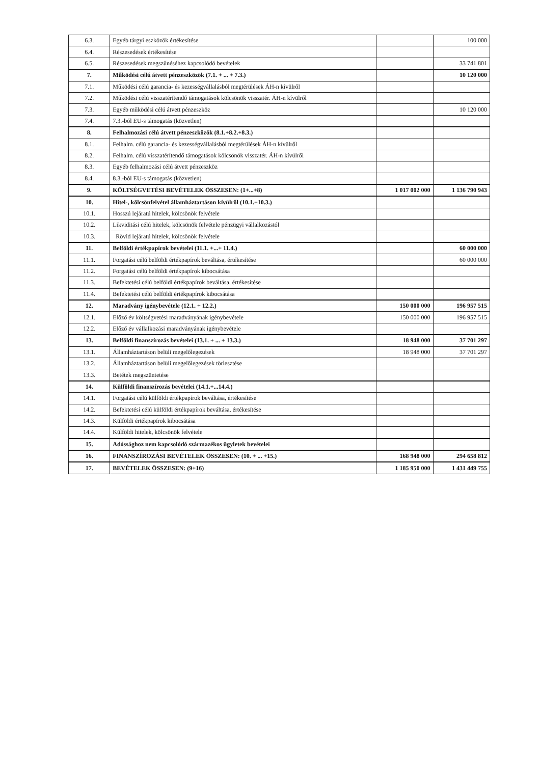| 6.3. | Egyéb tárgyi eszközök értékesítése | | 100 000 |
| 6.4. | Részesedések értékesítése | | |
| 6.5. | Részesedések megszűnéséhez kapcsolódó bevételek | | 33 741 801 |
| 7. | Működési célú átvett pénzeszközök (7.1. + ... + 7.3.) | | 10 120 000 |
| 7.1. | Működési célú garancia- és kezességvállalásból megtérülések ÁH-n kívülről | | |
| 7.2. | Működési célú visszatérítendő támogatások kölcsönök visszatér. ÁH-n kívülről | | |
| 7.3. | Egyéb működési célú átvett pénzeszköz | | 10 120 000 |
| 7.4. | 7.3.-ból EU-s támogatás (közvetlen) | | |
| 8. | Felhalmozási célú átvett pénzeszközök (8.1.+8.2.+8.3.) | | |
| 8.1. | Felhalm. célú garancia- és kezességvállalásból megtérülések ÁH-n kívülről | | |
| 8.2. | Felhalm. célú visszatérítendő támogatások kölcsönök visszatér. ÁH-n kívülről | | |
| 8.3. | Egyéb felhalmozási célú átvett pénzeszköz | | |
| 8.4. | 8.3.-ból EU-s támogatás (közvetlen) | | |
| 9. | KÖLTSÉGVETÉSI BEVÉTELEK ÖSSZESEN: (1+...+8) | 1 017 002 000 | 1 136 790 943 |
| 10. | Hitel-, kölcsönfelvétel államháztartáson kívülről (10.1.+10.3.) | | |
| 10.1. | Hosszú lejáratú hitelek, kölcsönök felvétele | | |
| 10.2. | Likviditási célú hitelek, kölcsönök felvétele pénzügyi vállalkozástól | | |
| 10.3. | Rövid lejáratú hitelek, kölcsönök felvétele | | |
| 11. | Belföldi értékpapírok bevételei (11.1. +...+ 11.4.) | | 60 000 000 |
| 11.1. | Forgatási célú belföldi értékpapírok beváltása, értékesítése | | 60 000 000 |
| 11.2. | Forgatási célú belföldi értékpapírok kibocsátása | | |
| 11.3. | Befektetési célú belföldi értékpapírok beváltása, értékesítése | | |
| 11.4. | Befektetési célú belföldi értékpapírok kibocsátása | | |
| 12. | Maradvány igénybevétele (12.1. + 12.2.) | 150 000 000 | 196 957 515 |
| 12.1. | Előző év költségvetési maradványának igénybevétele | 150 000 000 | 196 957 515 |
| 12.2. | Előző év vállalkozási maradványának igénybevétele | | |
| 13. | Belföldi finanszírozás bevételei (13.1. + ... + 13.3.) | 18 948 000 | 37 701 297 |
| 13.1. | Államháztartáson belüli megelőlegezések | 18 948 000 | 37 701 297 |
| 13.2. | Államháztartáson belüli megelőlegezések törlesztése | | |
| 13.3. | Betétek megszüntetése | | |
| 14. | Külföldi finanszírozás bevételei (14.1.+...14.4.) | | |
| 14.1. | Forgatási célú külföldi értékpapírok beváltása, értékesítése | | |
| 14.2. | Befektetési célú külföldi értékpapírok beváltása, értékesítése | | |
| 14.3. | Külföldi értékpapírok kibocsátása | | |
| 14.4. | Külföldi hitelek, kölcsönök felvétele | | |
| 15. | Adóssághoz nem kapcsolódó származékos ügyletek bevételei | | |
| 16. | FINANSZÍROZÁSI BEVÉTELEK ÖSSZESEN: (10. + ... +15.) | 168 948 000 | 294 658 812 |
| 17. | BEVÉTELEK ÖSSZESEN: (9+16) | 1 185 950 000 | 1 431 449 755 |